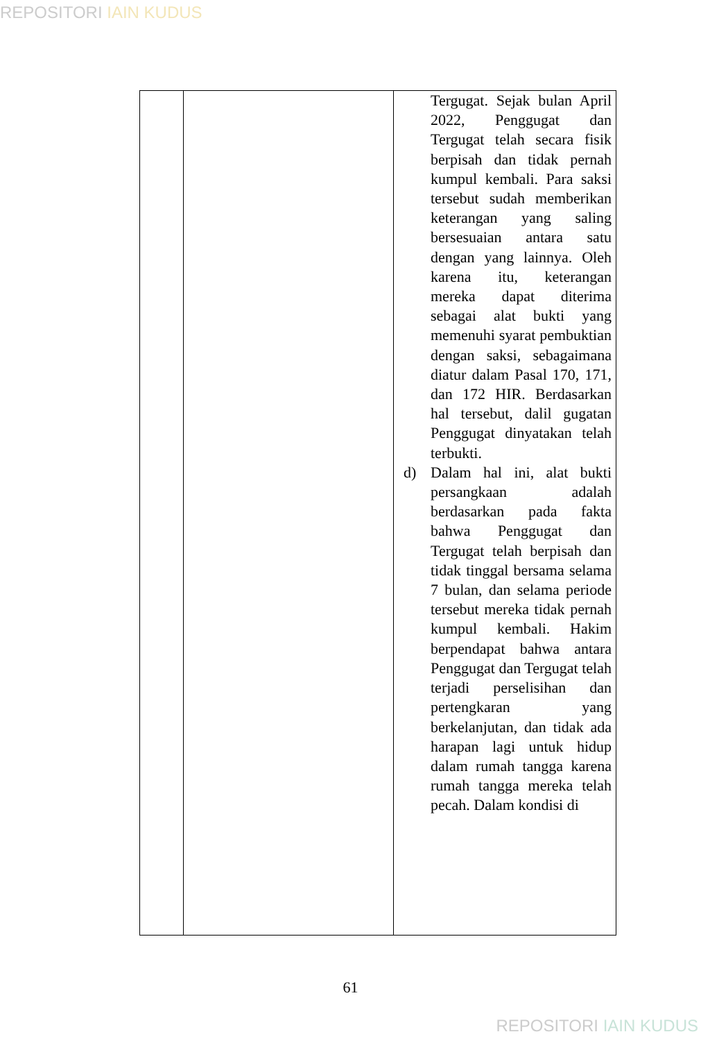REPOSITORI IAIN KUDUS
| | | Tergugat. Sejak bulan April 2022, Penggugat dan Tergugat telah secara fisik berpisah dan tidak pernah kumpul kembali. Para saksi tersebut sudah memberikan keterangan yang saling bersesuaian antara satu dengan yang lainnya. Oleh karena itu, keterangan mereka dapat diterima sebagai alat bukti yang memenuhi syarat pembuktian dengan saksi, sebagaimana diatur dalam Pasal 170, 171, dan 172 HIR. Berdasarkan hal tersebut, dalil gugatan Penggugat dinyatakan telah terbukti. d) Dalam hal ini, alat bukti persangkaan adalah berdasarkan pada fakta bahwa Penggugat dan Tergugat telah berpisah dan tidak tinggal bersama selama 7 bulan, dan selama periode tersebut mereka tidak pernah kumpul kembali. Hakim berpendapat bahwa antara Penggugat dan Tergugat telah terjadi perselisihan dan pertengkaran yang berkelanjutan, dan tidak ada harapan lagi untuk hidup dalam rumah tangga karena rumah tangga mereka telah pecah. Dalam kondisi di |
61
REPOSITORI IAIN KUDUS